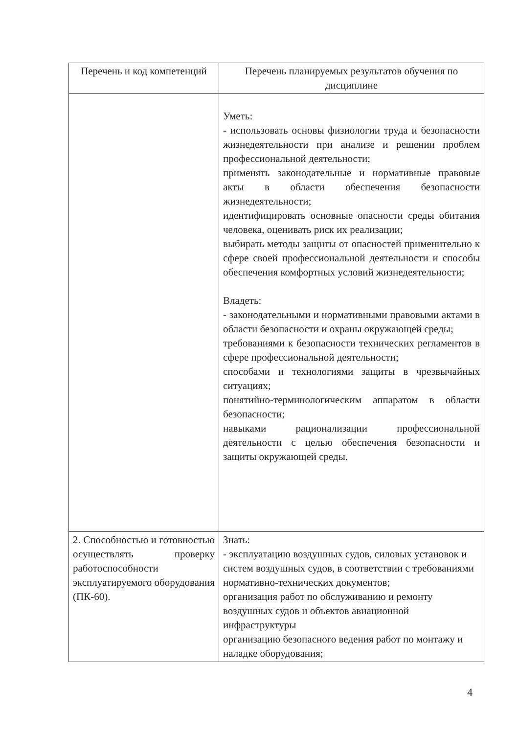| Перечень и код компетенций | Перечень планируемых результатов обучения по дисциплине |
| --- | --- |
| | Уметь: - использовать основы физиологии труда и безопасности жизнедеятельности при анализе и решении проблем профессиональной деятельности; применять законодательные и нормативные правовые акты в области обеспечения безопасности жизнедеятельности; идентифицировать основные опасности среды обитания человека, оценивать риск их реализации; выбирать методы защиты от опасностей применительно к сфере своей профессиональной деятельности и способы обеспечения комфортных условий жизнедеятельности; Владеть: - законодательными и нормативными правовыми актами в области безопасности и охраны окружающей среды; требованиями к безопасности технических регламентов в сфере профессиональной деятельности; способами и технологиями защиты в чрезвычайных ситуациях; понятийно-терминологическим аппаратом в области безопасности; навыками рационализации профессиональной деятельности с целью обеспечения безопасности и защиты окружающей среды. |
| 2. Способностью и готовностью осуществлять проверку работоспособности эксплуатируемого оборудования (ПК-60). | Знать: - эксплуатацию воздушных судов, силовых установок и систем воздушных судов, в соответствии с требованиями нормативно-технических документов; организация работ по обслуживанию и ремонту воздушных судов и объектов авиационной инфраструктуры организацию безопасного ведения работ по монтажу и наладке оборудования; |
4